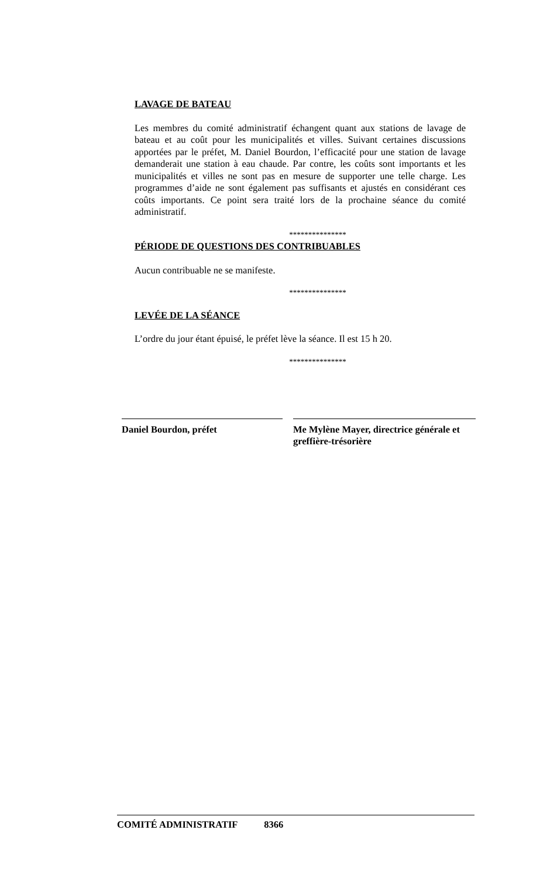LAVAGE DE BATEAU
Les membres du comité administratif échangent quant aux stations de lavage de bateau et au coût pour les municipalités et villes. Suivant certaines discussions apportées par le préfet, M. Daniel Bourdon, l’efficacité pour une station de lavage demanderait une station à eau chaude. Par contre, les coûts sont importants et les municipalités et villes ne sont pas en mesure de supporter une telle charge. Les programmes d’aide ne sont également pas suffisants et ajustés en considérant ces coûts importants. Ce point sera traité lors de la prochaine séance du comité administratif.
***************
PÉRIODE DE QUESTIONS DES CONTRIBUABLES
Aucun contribuable ne se manifeste.
***************
LEVÉE DE LA SÉANCE
L’ordre du jour étant épuisé, le préfet lève la séance. Il est 15 h 20.
***************
Daniel Bourdon, préfet Me Mylène Mayer, directrice générale et greffière-trésorière
COMITÉ ADMINISTRATIF 8366